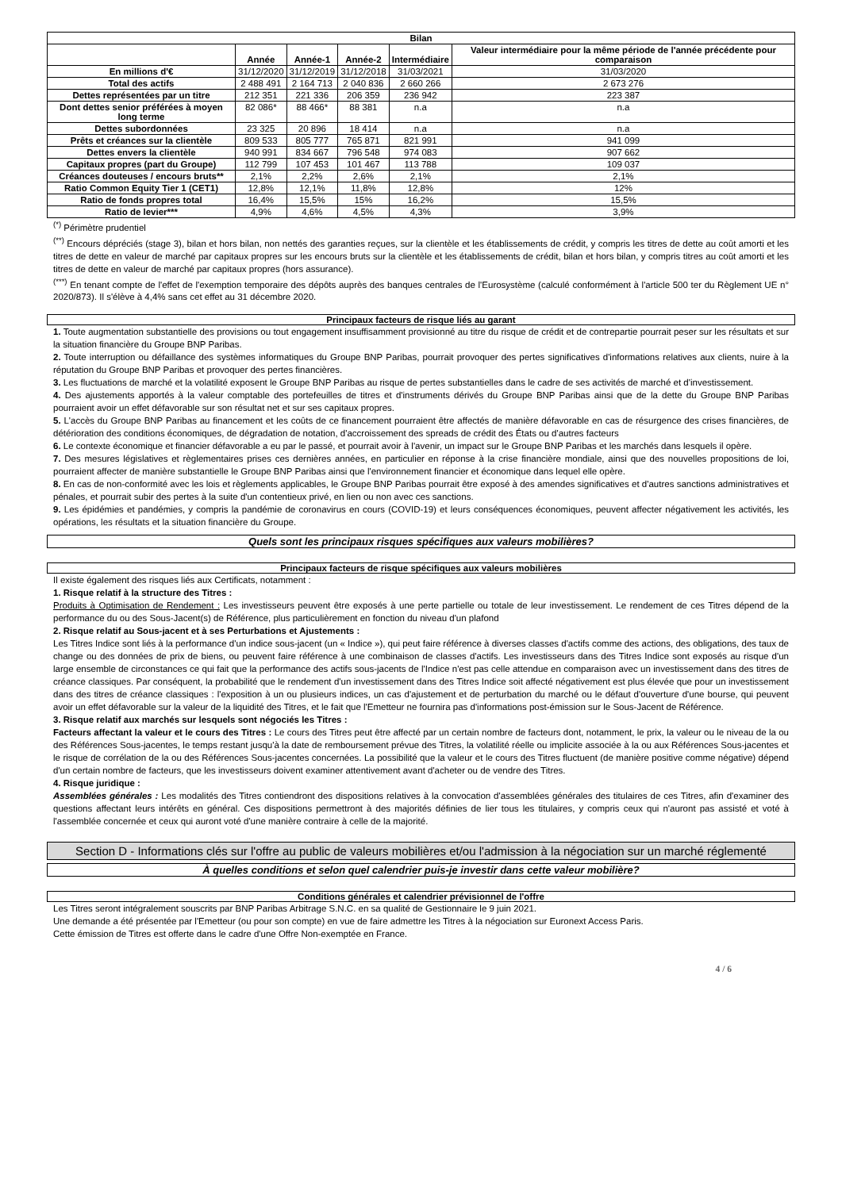| Bilan | | | | | |
| --- | --- | --- | --- | --- | --- |
| | Année | Année-1 | Année-2 | Intermédiaire | Valeur intermédiaire pour la même période de l'année précédente pour comparaison |
| En millions d'€ | 31/12/2020 | 31/12/2019 | 31/12/2018 | 31/03/2021 | 31/03/2020 |
| Total des actifs | 2 488 491 | 2 164 713 | 2 040 836 | 2 660 266 | 2 673 276 |
| Dettes représentées par un titre | 212 351 | 221 336 | 206 359 | 236 942 | 223 387 |
| Dont dettes senior préférées à moyen long terme | 82 086* | 88 466* | 88 381 | n.a | n.a |
| Dettes subordonnées | 23 325 | 20 896 | 18 414 | n.a | n.a |
| Prêts et créances sur la clientèle | 809 533 | 805 777 | 765 871 | 821 991 | 941 099 |
| Dettes envers la clientèle | 940 991 | 834 667 | 796 548 | 974 083 | 907 662 |
| Capitaux propres (part du Groupe) | 112 799 | 107 453 | 101 467 | 113 788 | 109 037 |
| Créances douteuses / encours bruts** | 2,1% | 2,2% | 2,6% | 2,1% | 2,1% |
| Ratio Common Equity Tier 1 (CET1) | 12,8% | 12,1% | 11,8% | 12,8% | 12% |
| Ratio de fonds propres total | 16,4% | 15,5% | 15% | 16,2% | 15,5% |
| Ratio de levier*** | 4,9% | 4,6% | 4,5% | 4,3% | 3,9% |
<sup>(*)</sup> Périmètre prudentiel
<sup>(**)</sup> Encours dépréciés (stage 3), bilan et hors bilan, non nettés des garanties reçues, sur la clientèle et les établissements de crédit, y compris les titres de dette au coût amorti et les titres de dette en valeur de marché par capitaux propres sur les encours bruts sur la clientèle et les établissements de crédit, bilan et hors bilan, y compris titres au coût amorti et les titres de dette en valeur de marché par capitaux propres (hors assurance).
<sup>(***)</sup> En tenant compte de l'effet de l'exemption temporaire des dépôts auprès des banques centrales de l'Eurosystème (calculé conformément à l'article 500 ter du Règlement UE n° 2020/873). Il s'élève à 4,4% sans cet effet au 31 décembre 2020.
Principaux facteurs de risque liés au garant
1. Toute augmentation substantielle des provisions ou tout engagement insuffisamment provisionné au titre du risque de crédit et de contrepartie pourrait peser sur les résultats et sur la situation financière du Groupe BNP Paribas.
2. Toute interruption ou défaillance des systèmes informatiques du Groupe BNP Paribas, pourrait provoquer des pertes significatives d'informations relatives aux clients, nuire à la réputation du Groupe BNP Paribas et provoquer des pertes financières.
3. Les fluctuations de marché et la volatilité exposent le Groupe BNP Paribas au risque de pertes substantielles dans le cadre de ses activités de marché et d'investissement.
4. Des ajustements apportés à la valeur comptable des portefeuilles de titres et d'instruments dérivés du Groupe BNP Paribas ainsi que de la dette du Groupe BNP Paribas pourraient avoir un effet défavorable sur son résultat net et sur ses capitaux propres.
5. L'accès du Groupe BNP Paribas au financement et les coûts de ce financement pourraient être affectés de manière défavorable en cas de résurgence des crises financières, de détérioration des conditions économiques, de dégradation de notation, d'accroissement des spreads de crédit des États ou d'autres facteurs
6. Le contexte économique et financier défavorable a eu par le passé, et pourrait avoir à l'avenir, un impact sur le Groupe BNP Paribas et les marchés dans lesquels il opère.
7. Des mesures législatives et règlementaires prises ces dernières années, en particulier en réponse à la crise financière mondiale, ainsi que des nouvelles propositions de loi, pourraient affecter de manière substantielle le Groupe BNP Paribas ainsi que l'environnement financier et économique dans lequel elle opère.
8. En cas de non-conformité avec les lois et règlements applicables, le Groupe BNP Paribas pourrait être exposé à des amendes significatives et d'autres sanctions administratives et pénales, et pourrait subir des pertes à la suite d'un contentieux privé, en lien ou non avec ces sanctions.
9. Les épidémies et pandémies, y compris la pandémie de coronavirus en cours (COVID-19) et leurs conséquences économiques, peuvent affecter négativement les activités, les opérations, les résultats et la situation financière du Groupe.
Quels sont les principaux risques spécifiques aux valeurs mobilières?
Principaux facteurs de risque spécifiques aux valeurs mobilières
Il existe également des risques liés aux Certificats, notamment :
1. Risque relatif à la structure des Titres :
Produits à Optimisation de Rendement : Les investisseurs peuvent être exposés à une perte partielle ou totale de leur investissement. Le rendement de ces Titres dépend de la performance du ou des Sous-Jacent(s) de Référence, plus particulièrement en fonction du niveau d'un plafond
2. Risque relatif au Sous-jacent et à ses Perturbations et Ajustements :
Les Titres Indice sont liés à la performance d'un indice sous-jacent (un « Indice »), qui peut faire référence à diverses classes d'actifs comme des actions, des obligations, des taux de change ou des données de prix de biens, ou peuvent faire référence à une combinaison de classes d'actifs. Les investisseurs dans des Titres Indice sont exposés au risque d'un large ensemble de circonstances ce qui fait que la performance des actifs sous-jacents de l'Indice n'est pas celle attendue en comparaison avec un investissement dans des titres de créance classiques. Par conséquent, la probabilité que le rendement d'un investissement dans des Titres Indice soit affecté négativement est plus élevée que pour un investissement dans des titres de créance classiques : l'exposition à un ou plusieurs indices, un cas d'ajustement et de perturbation du marché ou le défaut d'ouverture d'une bourse, qui peuvent avoir un effet défavorable sur la valeur de la liquidité des Titres, et le fait que l'Emetteur ne fournira pas d'informations post-émission sur le Sous-Jacent de Référence.
3. Risque relatif aux marchés sur lesquels sont négociés les Titres :
Facteurs affectant la valeur et le cours des Titres : Le cours des Titres peut être affecté par un certain nombre de facteurs dont, notamment, le prix, la valeur ou le niveau de la ou des Références Sous-jacentes, le temps restant jusqu'à la date de remboursement prévue des Titres, la volatilité réelle ou implicite associée à la ou aux Références Sous-jacentes et le risque de corrélation de la ou des Références Sous-jacentes concernées. La possibilité que la valeur et le cours des Titres fluctuent (de manière positive comme négative) dépend d'un certain nombre de facteurs, que les investisseurs doivent examiner attentivement avant d'acheter ou de vendre des Titres.
4. Risque juridique :
Assemblées générales : Les modalités des Titres contiendront des dispositions relatives à la convocation d'assemblées générales des titulaires de ces Titres, afin d'examiner des questions affectant leurs intérêts en général. Ces dispositions permettront à des majorités définies de lier tous les titulaires, y compris ceux qui n'auront pas assisté et voté à l'assemblée concernée et ceux qui auront voté d'une manière contraire à celle de la majorité.
Section D - Informations clés sur l'offre au public de valeurs mobilières et/ou l'admission à la négociation sur un marché réglementé
À quelles conditions et selon quel calendrier puis-je investir dans cette valeur mobilière?
Conditions générales et calendrier prévisionnel de l'offre
Les Titres seront intégralement souscrits par BNP Paribas Arbitrage S.N.C. en sa qualité de Gestionnaire le 9 juin 2021.
Une demande a été présentée par l'Emetteur (ou pour son compte) en vue de faire admettre les Titres à la négociation sur Euronext Access Paris.
Cette émission de Titres est offerte dans le cadre d'une Offre Non-exemptée en France.
4 / 6